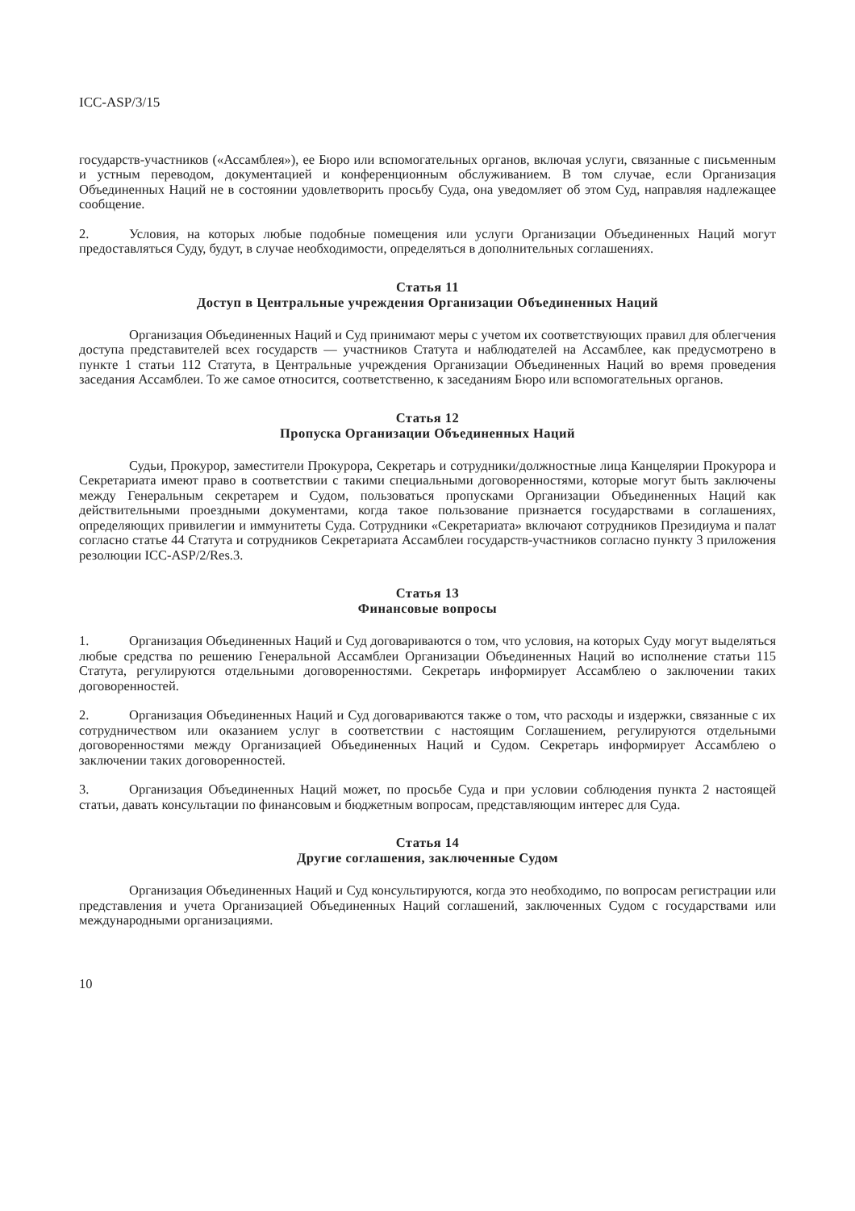ICC-ASP/3/15
государств-участников («Ассамблея»), ее Бюро или вспомогательных органов, включая услуги, связанные с письменным и устным переводом, документацией и конференционным обслуживанием. В том случае, если Организация Объединенных Наций не в состоянии удовлетворить просьбу Суда, она уведомляет об этом Суд, направляя надлежащее сообщение.
2. Условия, на которых любые подобные помещения или услуги Организации Объединенных Наций могут предоставляться Суду, будут, в случае необходимости, определяться в дополнительных соглашениях.
Статья 11
Доступ в Центральные учреждения Организации Объединенных Наций
Организация Объединенных Наций и Суд принимают меры с учетом их соответствующих правил для облегчения доступа представителей всех государств — участников Статута и наблюдателей на Ассамблее, как предусмотрено в пункте 1 статьи 112 Статута, в Центральные учреждения Организации Объединенных Наций во время проведения заседания Ассамблеи. То же самое относится, соответственно, к заседаниям Бюро или вспомогательных органов.
Статья 12
Пропуска Организации Объединенных Наций
Судьи, Прокурор, заместители Прокурора, Секретарь и сотрудники/должностные лица Канцелярии Прокурора и Секретариата имеют право в соответствии с такими специальными договоренностями, которые могут быть заключены между Генеральным секретарем и Судом, пользоваться пропусками Организации Объединенных Наций как действительными проездными документами, когда такое пользование признается государствами в соглашениях, определяющих привилегии и иммунитеты Суда. Сотрудники «Секретариата» включают сотрудников Президиума и палат согласно статье 44 Статута и сотрудников Секретариата Ассамблеи государств-участников согласно пункту 3 приложения резолюции ICC-ASP/2/Res.3.
Статья 13
Финансовые вопросы
1. Организация Объединенных Наций и Суд договариваются о том, что условия, на которых Суду могут выделяться любые средства по решению Генеральной Ассамблеи Организации Объединенных Наций во исполнение статьи 115 Статута, регулируются отдельными договоренностями. Секретарь информирует Ассамблею о заключении таких договоренностей.
2. Организация Объединенных Наций и Суд договариваются также о том, что расходы и издержки, связанные с их сотрудничеством или оказанием услуг в соответствии с настоящим Соглашением, регулируются отдельными договоренностями между Организацией Объединенных Наций и Судом. Секретарь информирует Ассамблею о заключении таких договоренностей.
3. Организация Объединенных Наций может, по просьбе Суда и при условии соблюдения пункта 2 настоящей статьи, давать консультации по финансовым и бюджетным вопросам, представляющим интерес для Суда.
Статья 14
Другие соглашения, заключенные Судом
Организация Объединенных Наций и Суд консультируются, когда это необходимо, по вопросам регистрации или представления и учета Организацией Объединенных Наций соглашений, заключенных Судом с государствами или международными организациями.
10